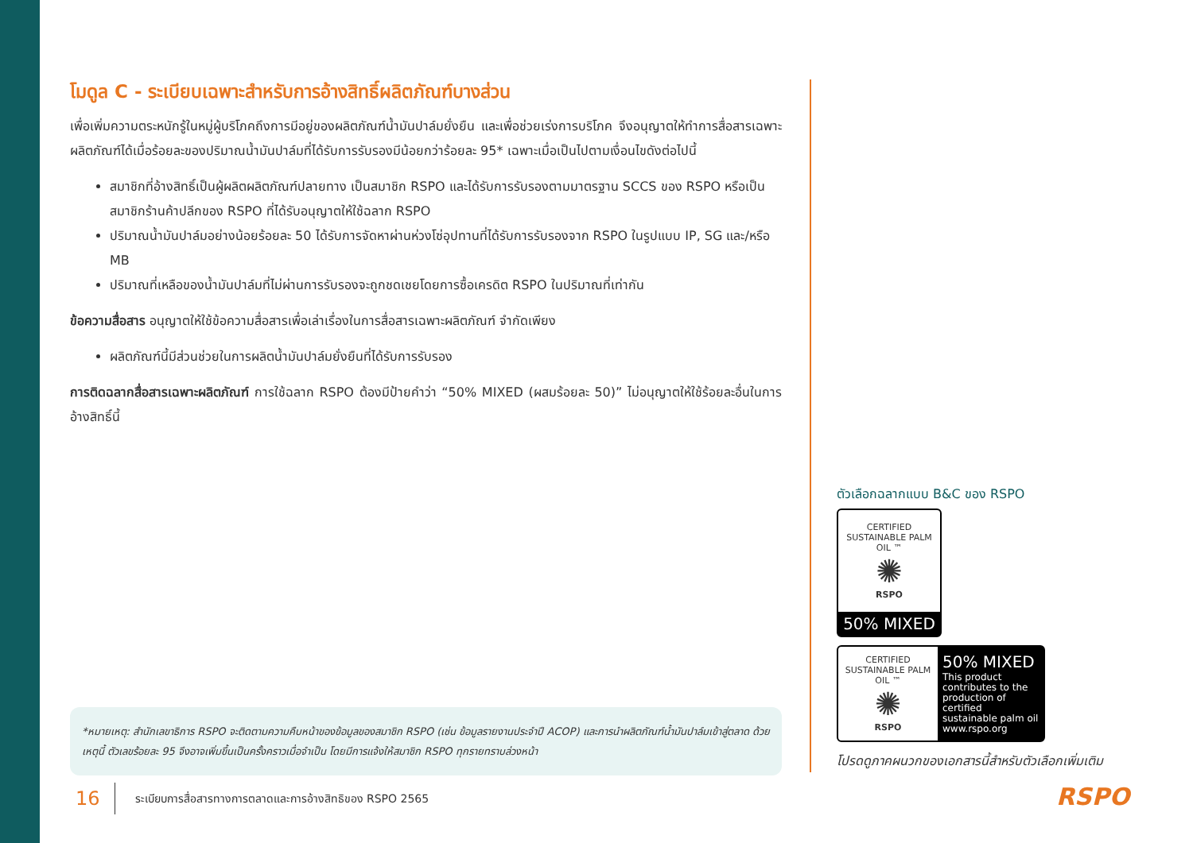โมดูล C - ระเบียบเฉพาะสำหรับการอ้างสิทธิ์ผลิตภัณฑ์บางส่วน
เพื่อเพิ่มความตระหนักรู้ในหมู่ผู้บริโภคถึงการมีอยู่ของผลิตภัณฑ์น้ำมันปาล์มยั่งยืน และเพื่อช่วยเร่งการบริโภค จึงอนุญาตให้ทำการสื่อสารเฉพาะผลิตภัณฑ์ได้เมื่อร้อยละของปริมาณน้ำมันปาล์มที่ได้รับการรับรองมีน้อยกว่าร้อยละ 95* เฉพาะเมื่อเป็นไปตามเงื่อนไขดังต่อไปนี้
สมาชิกที่อ้างสิทธิ์เป็นผู้ผลิตผลิตภัณฑ์ปลายทาง เป็นสมาชิก RSPO และได้รับการรับรองตามมาตรฐาน SCCS ของ RSPO หรือเป็นสมาชิกร้านค้าปลีกของ RSPO ที่ได้รับอนุญาตให้ใช้ฉลาก RSPO
ปริมาณน้ำมันปาล์มอย่างน้อยร้อยละ 50 ได้รับการจัดหาผ่านห่วงโซ่อุปทานที่ได้รับการรับรองจาก RSPO ในรูปแบบ IP, SG และ/หรือ MB
ปริมาณที่เหลือของน้ำมันปาล์มที่ไม่ผ่านการรับรองจะถูกชดเชยโดยการซื้อเครดิต RSPO ในปริมาณที่เท่ากัน
ข้อความสื่อสาร อนุญาตให้ใช้ข้อความสื่อสารเพื่อเล่าเรื่องในการสื่อสารเฉพาะผลิตภัณฑ์ จำกัดเพียง
ผลิตภัณฑ์นี้มีส่วนช่วยในการผลิตน้ำมันปาล์มยั่งยืนที่ได้รับการรับรอง
การติดฉลากสื่อสารเฉพาะผลิตภัณฑ์ การใช้ฉลาก RSPO ต้องมีป้ายคำว่า “50% MIXED (ผสมร้อยละ 50)” ไม่อนุญาตให้ใช้ร้อยละอื่นในการอ้างสิทธิ์นี้
*หมายเหตุ: สำนักเลขาธิการ RSPO จะติดตามความคืบหน้าของข้อมูลของสมาชิก RSPO (เช่น ข้อมูลรายงานประจำปี ACOP) และการนำผลิตภัณฑ์น้ำมันปาล์มเข้าสู่ตลาด ด้วยเหตุนี้ ตัวเลขร้อยละ 95 จึงอาจเพิ่มขึ้นเป็นครั้งคราวเมื่อจำเป็น โดยมีการแจ้งให้สมาชิก RSPO ทุกรายทราบล่วงหน้า
16 ระเบียบการสื่อสารทางการตลาดและการอ้างสิทธิของ RSPO 2565
ตัวเลือกฉลากแบบ B&C ของ RSPO
CERTIFIED SUSTAINABLE PALM OIL ™
✺
RSPO
50% MIXED
CERTIFIED SUSTAINABLE PALM OIL ™
✺
RSPO
50% MIXED
This product contributes to the production of certified sustainable palm oil www.rspo.org
โปรดดูภาคผนวกของเอกสารนี้สำหรับตัวเลือกเพิ่มเติม
RSPO